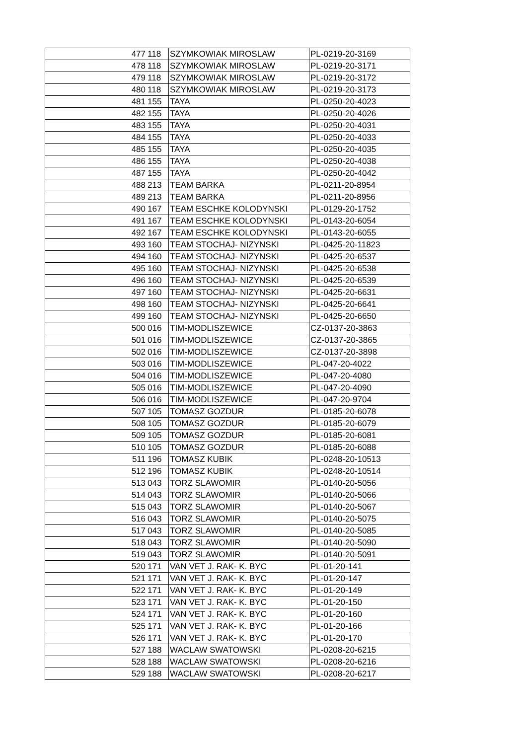| 477 | 118 | SZYMKOWIAK MIROSLAW | PL-0219-20-3169 |
| 478 | 118 | SZYMKOWIAK MIROSLAW | PL-0219-20-3171 |
| 479 | 118 | SZYMKOWIAK MIROSLAW | PL-0219-20-3172 |
| 480 | 118 | SZYMKOWIAK MIROSLAW | PL-0219-20-3173 |
| 481 | 155 | TAYA | PL-0250-20-4023 |
| 482 | 155 | TAYA | PL-0250-20-4026 |
| 483 | 155 | TAYA | PL-0250-20-4031 |
| 484 | 155 | TAYA | PL-0250-20-4033 |
| 485 | 155 | TAYA | PL-0250-20-4035 |
| 486 | 155 | TAYA | PL-0250-20-4038 |
| 487 | 155 | TAYA | PL-0250-20-4042 |
| 488 | 213 | TEAM BARKA | PL-0211-20-8954 |
| 489 | 213 | TEAM BARKA | PL-0211-20-8956 |
| 490 | 167 | TEAM ESCHKE KOLODYNSKI | PL-0129-20-1752 |
| 491 | 167 | TEAM ESCHKE KOLODYNSKI | PL-0143-20-6054 |
| 492 | 167 | TEAM ESCHKE KOLODYNSKI | PL-0143-20-6055 |
| 493 | 160 | TEAM STOCHAJ- NIZYNSKI | PL-0425-20-11823 |
| 494 | 160 | TEAM STOCHAJ- NIZYNSKI | PL-0425-20-6537 |
| 495 | 160 | TEAM STOCHAJ- NIZYNSKI | PL-0425-20-6538 |
| 496 | 160 | TEAM STOCHAJ- NIZYNSKI | PL-0425-20-6539 |
| 497 | 160 | TEAM STOCHAJ- NIZYNSKI | PL-0425-20-6631 |
| 498 | 160 | TEAM STOCHAJ- NIZYNSKI | PL-0425-20-6641 |
| 499 | 160 | TEAM STOCHAJ- NIZYNSKI | PL-0425-20-6650 |
| 500 | 016 | TIM-MODLISZEWICE | CZ-0137-20-3863 |
| 501 | 016 | TIM-MODLISZEWICE | CZ-0137-20-3865 |
| 502 | 016 | TIM-MODLISZEWICE | CZ-0137-20-3898 |
| 503 | 016 | TIM-MODLISZEWICE | PL-047-20-4022 |
| 504 | 016 | TIM-MODLISZEWICE | PL-047-20-4080 |
| 505 | 016 | TIM-MODLISZEWICE | PL-047-20-4090 |
| 506 | 016 | TIM-MODLISZEWICE | PL-047-20-9704 |
| 507 | 105 | TOMASZ GOZDUR | PL-0185-20-6078 |
| 508 | 105 | TOMASZ GOZDUR | PL-0185-20-6079 |
| 509 | 105 | TOMASZ GOZDUR | PL-0185-20-6081 |
| 510 | 105 | TOMASZ GOZDUR | PL-0185-20-6088 |
| 511 | 196 | TOMASZ KUBIK | PL-0248-20-10513 |
| 512 | 196 | TOMASZ KUBIK | PL-0248-20-10514 |
| 513 | 043 | TORZ SLAWOMIR | PL-0140-20-5056 |
| 514 | 043 | TORZ SLAWOMIR | PL-0140-20-5066 |
| 515 | 043 | TORZ SLAWOMIR | PL-0140-20-5067 |
| 516 | 043 | TORZ SLAWOMIR | PL-0140-20-5075 |
| 517 | 043 | TORZ SLAWOMIR | PL-0140-20-5085 |
| 518 | 043 | TORZ SLAWOMIR | PL-0140-20-5090 |
| 519 | 043 | TORZ SLAWOMIR | PL-0140-20-5091 |
| 520 | 171 | VAN VET J. RAK- K. BYC | PL-01-20-141 |
| 521 | 171 | VAN VET J. RAK- K. BYC | PL-01-20-147 |
| 522 | 171 | VAN VET J. RAK- K. BYC | PL-01-20-149 |
| 523 | 171 | VAN VET J. RAK- K. BYC | PL-01-20-150 |
| 524 | 171 | VAN VET J. RAK- K. BYC | PL-01-20-160 |
| 525 | 171 | VAN VET J. RAK- K. BYC | PL-01-20-166 |
| 526 | 171 | VAN VET J. RAK- K. BYC | PL-01-20-170 |
| 527 | 188 | WACLAW SWATOWSKI | PL-0208-20-6215 |
| 528 | 188 | WACLAW SWATOWSKI | PL-0208-20-6216 |
| 529 | 188 | WACLAW SWATOWSKI | PL-0208-20-6217 |